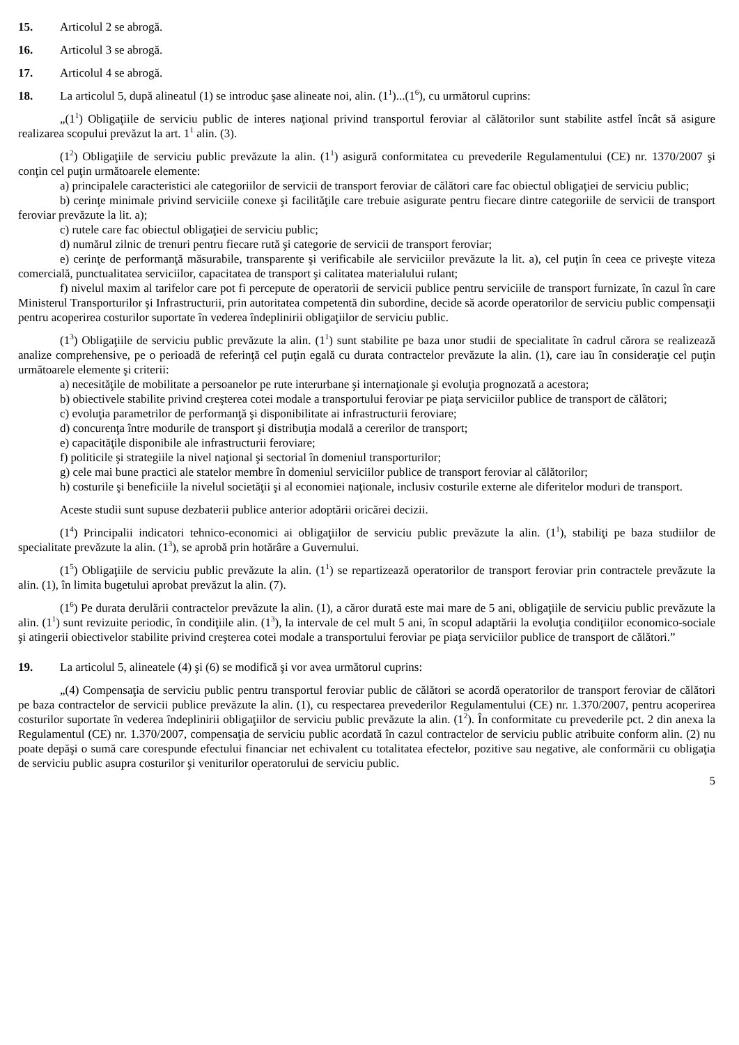15. Articolul 2 se abrogă.
16. Articolul 3 se abrogă.
17. Articolul 4 se abrogă.
18. La articolul 5, după alineatul (1) se introduc şase alineate noi, alin. (1<sup>1</sup>)...(1<sup>6</sup>), cu următorul cuprins:
„(1<sup>1</sup>) Obligaţiile de serviciu public de interes naţional privind transportul feroviar al călătorilor sunt stabilite astfel încât să asigure realizarea scopului prevăzut la art. 1<sup>1</sup> alin. (3).
(1<sup>2</sup>) Obligaţiile de serviciu public prevăzute la alin. (1<sup>1</sup>) asigură conformitatea cu prevederile Regulamentului (CE) nr. 1370/2007 şi conţin cel puţin următoarele elemente:
a) principalele caracteristici ale categoriilor de servicii de transport feroviar de călători care fac obiectul obligaţiei de serviciu public;
b) cerinţe minimale privind serviciile conexe şi facilităţile care trebuie asigurate pentru fiecare dintre categoriile de servicii de transport feroviar prevăzute la lit. a);
c) rutele care fac obiectul obligaţiei de serviciu public;
d) numărul zilnic de trenuri pentru fiecare rută şi categorie de servicii de transport feroviar;
e) cerinţe de performanţă măsurabile, transparente şi verificabile ale serviciilor prevăzute la lit. a), cel puţin în ceea ce priveşte viteza comercială, punctualitatea serviciilor, capacitatea de transport şi calitatea materialului rulant;
f) nivelul maxim al tarifelor care pot fi percepute de operatorii de servicii publice pentru serviciile de transport furnizate, în cazul în care Ministerul Transporturilor şi Infrastructurii, prin autoritatea competentă din subordine, decide să acorde operatorilor de serviciu public compensaţii pentru acoperirea costurilor suportate în vederea îndeplinirii obligaţiilor de serviciu public.
(1<sup>3</sup>) Obligaţiile de serviciu public prevăzute la alin. (1<sup>1</sup>) sunt stabilite pe baza unor studii de specialitate în cadrul cărora se realizează analize comprehensive, pe o perioadă de referinţă cel puţin egală cu durata contractelor prevăzute la alin. (1), care iau în consideraţie cel puţin următoarele elemente şi criterii:
a) necesităţile de mobilitate a persoanelor pe rute interurbane şi internaţionale şi evoluţia prognozată a acestora;
b) obiectivele stabilite privind creşterea cotei modale a transportului feroviar pe piaţa serviciilor publice de transport de călători;
c) evoluţia parametrilor de performanţă şi disponibilitate ai infrastructurii feroviare;
d) concurenţa între modurile de transport şi distribuţia modală a cererilor de transport;
e) capacităţile disponibile ale infrastructurii feroviare;
f) politicile şi strategiile la nivel naţional şi sectorial în domeniul transporturilor;
g) cele mai bune practici ale statelor membre în domeniul serviciilor publice de transport feroviar al călătorilor;
h) costurile şi beneficiile la nivelul societăţii şi al economiei naţionale, inclusiv costurile externe ale diferitelor moduri de transport.
Aceste studii sunt supuse dezbaterii publice anterior adoptării oricărei decizii.
(1<sup>4</sup>) Principalii indicatori tehnico-economici ai obligaţiilor de serviciu public prevăzute la alin. (1<sup>1</sup>), stabiliţi pe baza studiilor de specialitate prevăzute la alin. (1<sup>3</sup>), se aprobă prin hotărâre a Guvernului.
(1<sup>5</sup>) Obligaţiile de serviciu public prevăzute la alin. (1<sup>1</sup>) se repartizează operatorilor de transport feroviar prin contractele prevăzute la alin. (1), în limita bugetului aprobat prevăzut la alin. (7).
(1<sup>6</sup>) Pe durata derulării contractelor prevăzute la alin. (1), a căror durată este mai mare de 5 ani, obligaţiile de serviciu public prevăzute la alin. (1<sup>1</sup>) sunt revizuite periodic, în condiţiile alin. (1<sup>3</sup>), la intervale de cel mult 5 ani, în scopul adaptării la evoluţia condiţiilor economico-sociale şi atingerii obiectivelor stabilite privind creşterea cotei modale a transportului feroviar pe piaţa serviciilor publice de transport de călători.”
19. La articolul 5, alineatele (4) şi (6) se modifică şi vor avea următorul cuprins:
„(4) Compensaţia de serviciu public pentru transportul feroviar public de călători se acordă operatorilor de transport feroviar de călători pe baza contractelor de servicii publice prevăzute la alin. (1), cu respectarea prevederilor Regulamentului (CE) nr. 1.370/2007, pentru acoperirea costurilor suportate în vederea îndeplinirii obligaţiilor de serviciu public prevăzute la alin. (1<sup>2</sup>). În conformitate cu prevederile pct. 2 din anexa la Regulamentul (CE) nr. 1.370/2007, compensaţia de serviciu public acordată în cazul contractelor de serviciu public atribuite conform alin. (2) nu poate depăşi o sumă care corespunde efectului financiar net echivalent cu totalitatea efectelor, pozitive sau negative, ale conformării cu obligaţia de serviciu public asupra costurilor şi veniturilor operatorului de serviciu public.
5